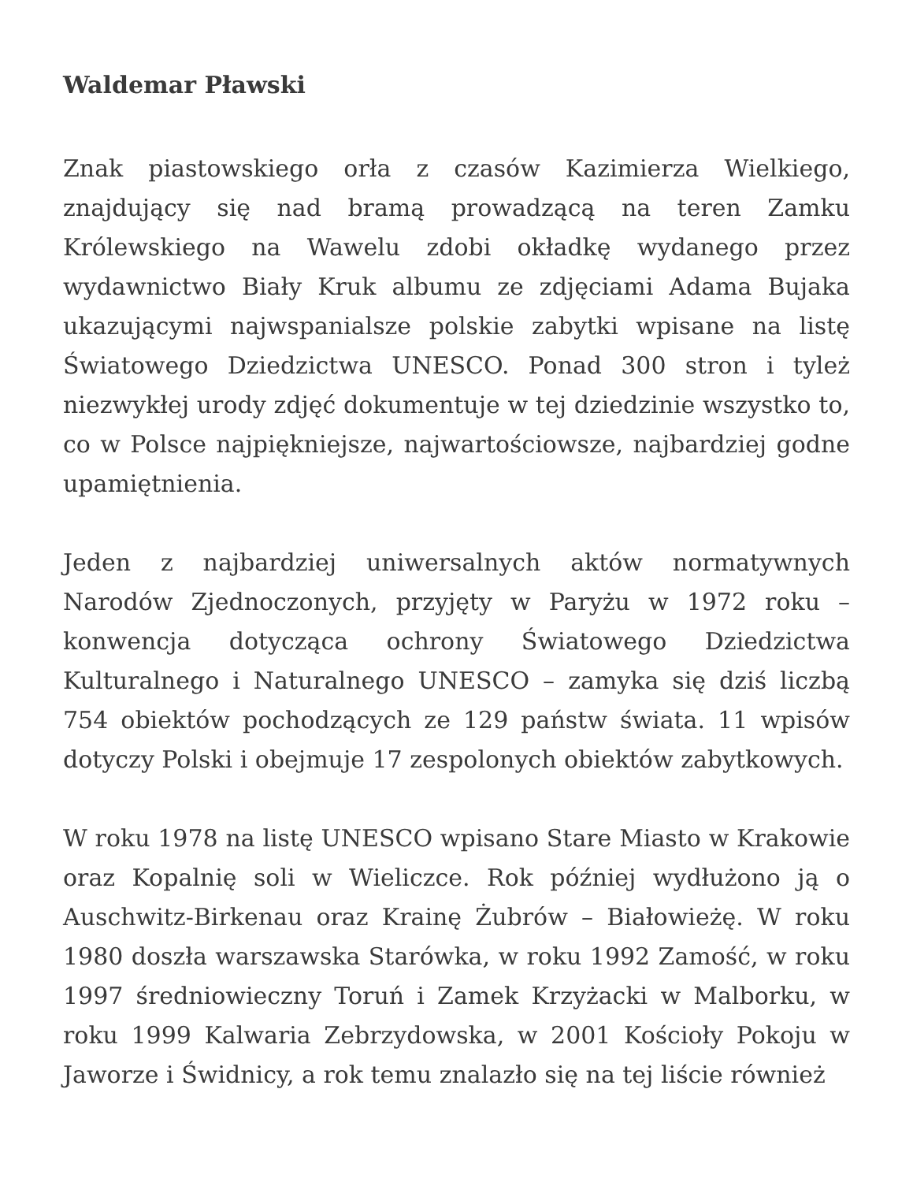Waldemar Pławski
Znak piastowskiego orła z czasów Kazimierza Wielkiego, znajdujący się nad bramą prowadzącą na teren Zamku Królewskiego na Wawelu zdobi okładkę wydanego przez wydawnictwo Biały Kruk albumu ze zdjęciami Adama Bujaka ukazującymi najwspanialsze polskie zabytki wpisane na listę Światowego Dziedzictwa UNESCO. Ponad 300 stron i tyleż niezwykłej urody zdjęć dokumentuje w tej dziedzinie wszystko to, co w Polsce najpiękniejsze, najwartościowsze, najbardziej godne upamiętnienia.
Jeden z najbardziej uniwersalnych aktów normatywnych Narodów Zjednoczonych, przyjęty w Paryżu w 1972 roku – konwencja dotycząca ochrony Światowego Dziedzictwa Kulturalnego i Naturalnego UNESCO – zamyka się dziś liczbą 754 obiektów pochodzących ze 129 państw świata. 11 wpisów dotyczy Polski i obejmuje 17 zespolonych obiektów zabytkowych.
W roku 1978 na listę UNESCO wpisano Stare Miasto w Krakowie oraz Kopalnię soli w Wieliczce. Rok później wydłużono ją o Auschwitz-Birkenau oraz Krainę Żubrów – Białowieżę. W roku 1980 doszła warszawska Starówka, w roku 1992 Zamość, w roku 1997 średniowieczny Toruń i Zamek Krzyżacki w Malborku, w roku 1999 Kalwaria Zebrzydowska, w 2001 Kościoły Pokoju w Jaworze i Świdnicy, a rok temu znalazło się na tej liście również